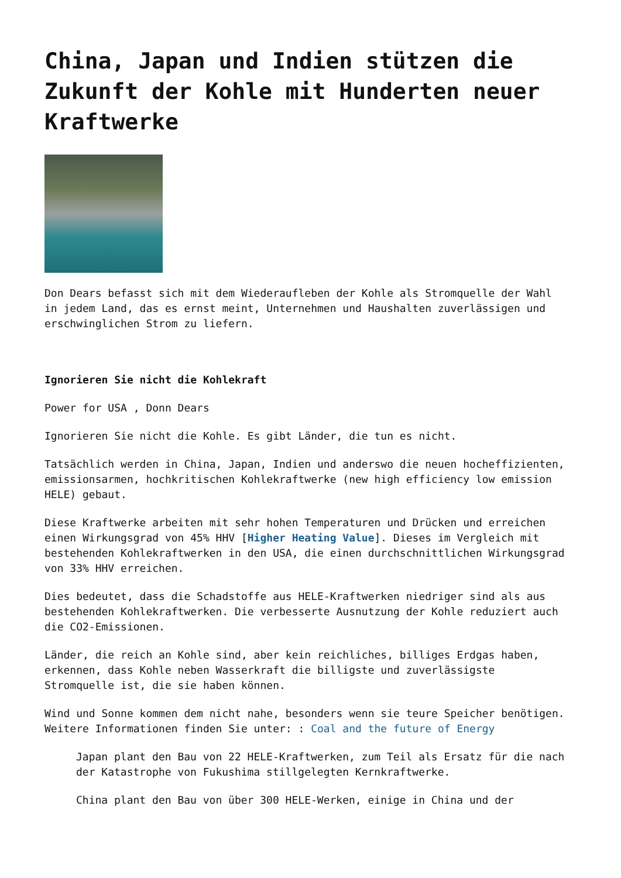China, Japan und Indien stützen die Zukunft der Kohle mit Hunderten neuer Kraftwerke
Don Dears befasst sich mit dem Wiederaufleben der Kohle als Stromquelle der Wahl in jedem Land, das es ernst meint, Unternehmen und Haushalten zuverlässigen und erschwinglichen Strom zu liefern.
Ignorieren Sie nicht die Kohlekraft
Power for USA , Donn Dears
Ignorieren Sie nicht die Kohle. Es gibt Länder, die tun es nicht.
Tatsächlich werden in China, Japan, Indien und anderswo die neuen hocheffizienten, emissionsarmen, hochkritischen Kohlekraftwerke (new high efficiency low emission HELE) gebaut.
Diese Kraftwerke arbeiten mit sehr hohen Temperaturen und Drücken und erreichen einen Wirkungsgrad von 45% HHV [Higher Heating Value]. Dieses im Vergleich mit bestehenden Kohlekraftwerken in den USA, die einen durchschnittlichen Wirkungsgrad von 33% HHV erreichen.
Dies bedeutet, dass die Schadstoffe aus HELE-Kraftwerken niedriger sind als aus bestehenden Kohlekraftwerken. Die verbesserte Ausnutzung der Kohle reduziert auch die CO2-Emissionen.
Länder, die reich an Kohle sind, aber kein reichliches, billiges Erdgas haben, erkennen, dass Kohle neben Wasserkraft die billigste und zuverlässigste Stromquelle ist, die sie haben können.
Wind und Sonne kommen dem nicht nahe, besonders wenn sie teure Speicher benötigen. Weitere Informationen finden Sie unter: : Coal and the future of Energy
Japan plant den Bau von 22 HELE-Kraftwerken, zum Teil als Ersatz für die nach der Katastrophe von Fukushima stillgelegten Kernkraftwerke.
China plant den Bau von über 300 HELE-Werken, einige in China und der